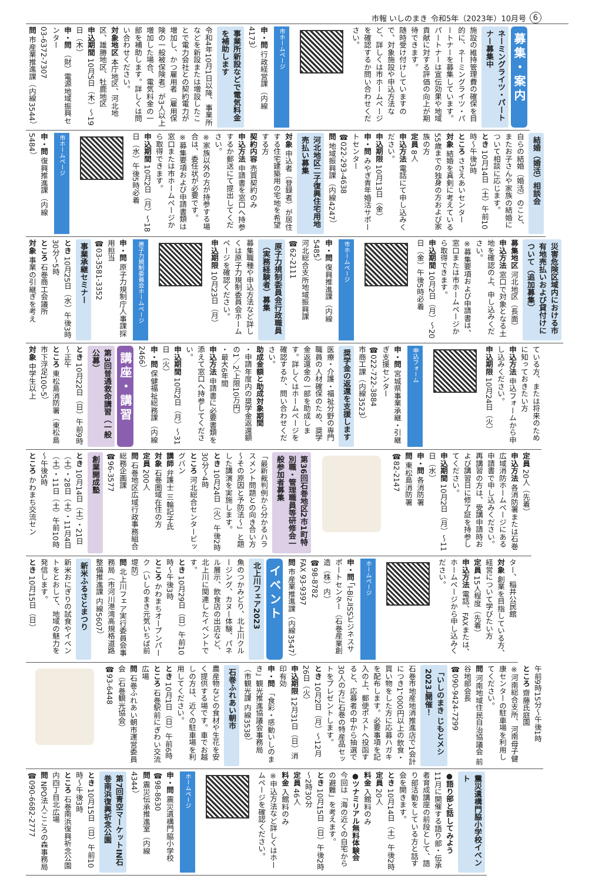市報 いしのまき 令和5年（2023年）10月号 6
募集・案内
ネーミングライツ・パートナー募集中
施設の維持管理費の確保を目的に、ネーミングライツ・パートナーを募集しています。パートナーは宣伝効果や地域貢献に対する評価の向上が期待できます。
随時受け付けしていますので、対象施設や申込方法など、詳しくは市ホームページを確認するか問い合わせください。
市ホームページ
申・問 行政経営課（内線4173）
事業所新設などで電気料金を補助します
令和4年10月1日以降、事業所などを新設または増設したことで電力会社との契約電力が増加し、かつ雇用者（雇用保険の一般被保険者）が3人以上増加した場合、電気料金の一部を補助します。詳しくは問い合わせください。
対象地区 本庁地区、河北地区、雄勝地区、牡鹿地区
申込期間 10月5日（木）～19日（木）
申・問 （財）電源地域振興センター
03-6372-7307
問 市産業推進課（内線3544）
結婚（婚活）相談会
自らの結婚（婚活）のこと、またお子さんや家族の結婚について相談に応じます。
とき 10月14日（土）午前10時～午後3時
ところ ささえあいセンター
対象 結婚を真剣に考えている55歳までの独身の方および家族の方
定員 8人
申込方法 電話にて申し込みください。
申込期限 10月13日（金）
申・問 みやぎ青年婚活サポートセンター
☎022-293-4638
問 地域振興課（内線4247）
河北地区二子復興住宅用地売払い募集
対象 申込者（登録者）が居住する住宅建築用の宅地を希望する方
契約内容 売買契約のみ
申込方法 申請書を窓口へ持参するか郵送にて提出してください。
※家族以外の方が持参する場合は、委任状が必要です。
※募集要項および申請書類は窓口または市ホームページから取得できます。
申込期間 10月2日（月）～18日（水）午後5時必着
市ホームページ
申・問 復興推進課（内線5484）
災害危険区域内における市有地売払いおよび貸付けについて（追加募集）
募集地区 河北地区（長面）
申込方法 窓口で対象となる土地を確認の上、申し込みください。
※募集要項および申請書は、窓口または市ホームページから取得できます。
申込期間 10月2日（月）～20日（金）午後5時必着
市ホームページ
申・問 復興推進課（内線5485）
河北総合支所地域振興課
☎62-2111
原子力規制委員会行政職員（実務経験者）募集
募集職種や申込方法など詳しくは原子力規制委員会ホームページを確認ください。
申込期限 10月23日（月）
原子力規制委員会ホームページ
申・問 原子力規制庁人事課採用担当
☎03-3581-3352
事業承継セミナー
とき 10月25日（水）午後3時30分～5時
ところ 石巻商工会議所
対象 事業の引継ぎを考え
ている方、または将来のために知っておきたい方
申込方法 申込フォームから申し込みください。
申込期限 10月24日（火）
申込フォーム
申・問 宮城県事業承継・引継ぎ支援センター
☎022-722-3884
市商工課（内線3523）
奨学金の返還を支援します
医療・介護・福祉分野の専門職員の人材確保のため、奨学金返還金の一部を助成します。詳しくはホームページを確認するか、問い合わせください。
助成金額と助成対象期間
・申請年度内の奨学金返還額の1／2（上限10万円）
・最大6年間
申込方法 申請書に必要書類を添えて窓口へ持参してください。
申込期間 10月2日（月）～31日（火）
申・問 保健福祉総務課（内線2466）
講座・講習
第3回普通救命講習（一般公募）
とき 10月22日（日）午前9時～正午
ところ 東松島消防署（東松島市下浮足100-5）
対象 中学生以上
定員 20人（先着）
申込方法 各消防署または石巻広域消防ホームページにある申請書で申し込みください。
再講習の方は、受講申請時および講習日に修了証を持参してください。
申込期間 10月2日（月）～11日（水）
申・問 各消防署
問 東松島消防署
☎82-2147
第36回石巻地区2市1町特別職・管理職員等研修会一般参加者募集
「最新裁判例から分かるハラスメント問題との向き合い方～その原因と予防法～」と題した講演を実施します。
とき 10月24日（火）午後2時30分～4時
ところ 河北総合センタービッグバン
講師 弁護士 三輪記子氏
対象 石巻圏域在住の方
定員 200人
問 石巻地区広域行政事務組合総務企画課
☎96-3577
創業開成塾
とき 10月14日（土）・21日（土）・28日（土）・11月4日（土）・11日（土）午前10時～午後5時
ところ かわまち交流セン
ター、稲井公民館
対象 創業を目指している方、経営について学びたい方
定員 15人程度（先着）
申込方法 電話、FAXまたは、ホームページから申し込みください。
ホームページ
申・問 「I-Biz」ISSビジネスサポートセンター（石巻産業創造（株）内）
☎98-8782
FAX 93-9397
問 市産業推進課（内線3547）
イベント
北上川フェア2023
魚のつかみどり、北上川クルージング、カヌー体験、パネル展示、飲食店の出店など、北上川に関連したイベントです。
とき 10月29日（日）午前10時～午後3時
ところ かわまちオープンパーク（いしのまき元気いちば前堤防）
問 北上川フェア実行委員会事務局（市河川港湾高規格道路整備推進課 内線5607）
新米ふるさとまつり
新米おにぎりの試食やイベントをとおして、地域の魅力を発信します。
とき 10月15日（日）
午前9時15分～午後1時
ところ 齋藤氏庭園
※河南総合支所、河南母子健康センターの駐車場を利用してください。
問 河南地域住民自治協議会 前谷地部会長
☎090-9424-7299
「いしのまき じもとメシ2023」開催！
石巻市地産地消推進店で1会計につき1，000円以上の飲食・買い物をした方に応募ハガキを配布します。必要事項を記入の上、郵便ポストへ投函すると、応募者の中から抽選で30人の方に石巻の特産品セットをプレゼントします。
とき 10月2日（月）～12月26日（火）
申込期限 12月31日（日）消印有効
申・問 「食彩・感動いしのまき」観光推進協議会事務局（市観光課 内線3538）
石巻ふれあい朝市
農産物などの食材や生花を安く提供する場です。車でお越しの方は、近くの駐車場を利用してください。
とき 10月1日（日）午前6時
ところ 石巻駅前にぎわい交流広場
問 石巻ふれあい朝市運営委員会（石巻観光協会）
☎93-6448
震災遺構門脇小学校イベント
●語り部と話してみよう
11月に開催する語り部・伝承者育成講座の前段として、語り部活動をしている方と話す会を開きます。
とき 10月14日（土）午後2時
定員 20人
料金 入館料のみ
●ツナミリアル無料体験会
今回は「海の近くの自宅からの避難」を考えます。
とき 10月15日（日）午後2時～2時30分
定員 46人
料金 入館料のみ
※申込方法など詳しくはホームページを確認ください。
ホームページ
申・問 震災遺構門脇小学校
☎98-8630
問 震災伝承推進室（内線4344）
第7回青空マーケットIN石巻南浜復興祈念公園
とき 10月15日（日）午前10時～午後3時
ところ 石巻南浜復興祈念公園内四丁目北広場
問 NPO法人こころの森事務局
☎090-6682-2777